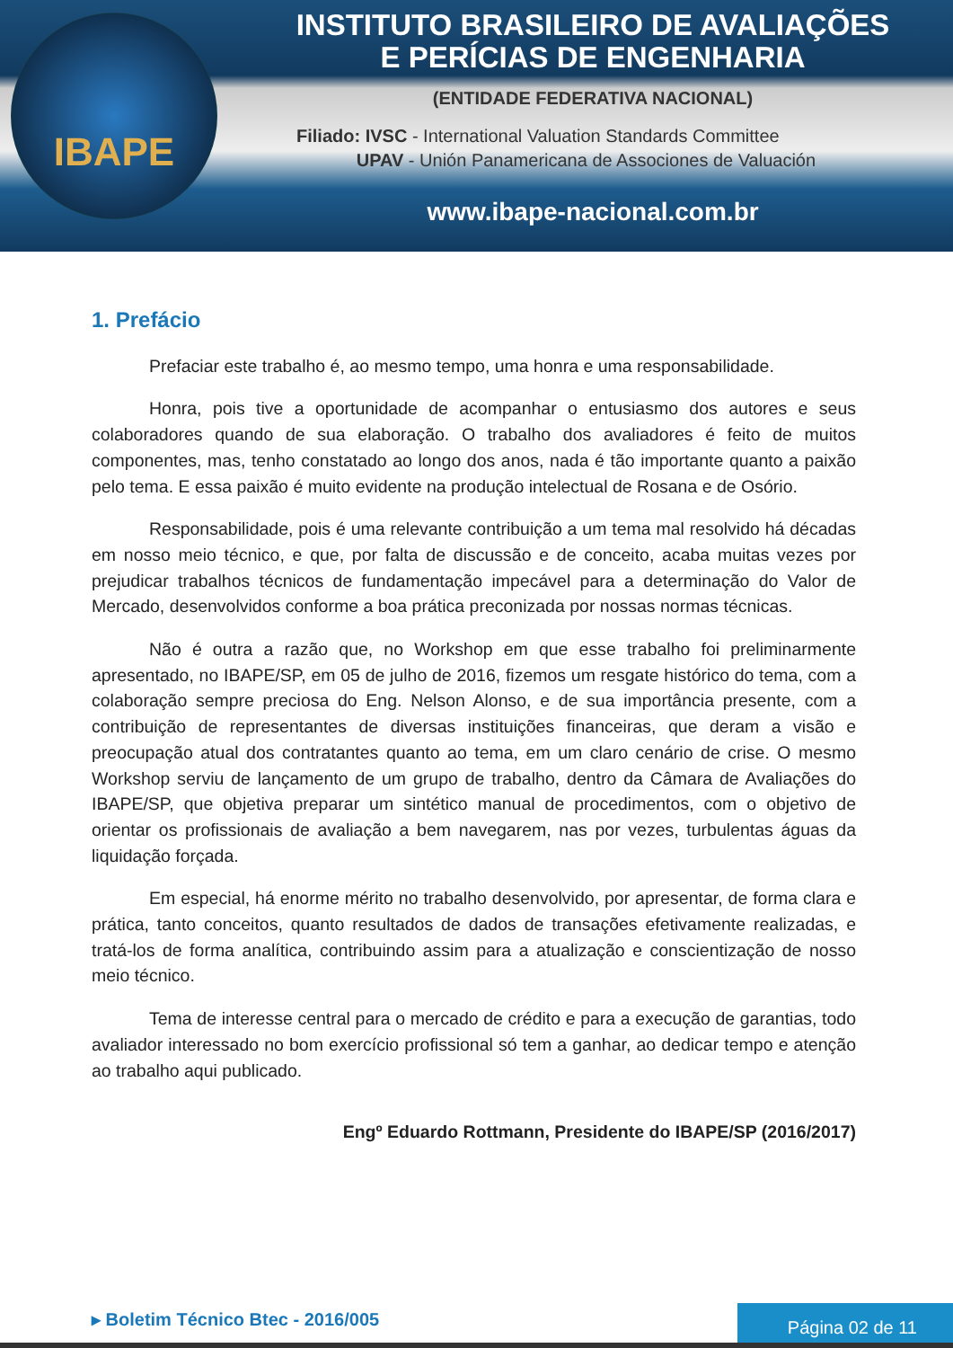IBAPE
INSTITUTO BRASILEIRO DE AVALIAÇÕES
E PERÍCIAS DE ENGENHARIA
(ENTIDADE FEDERATIVA NACIONAL)
Filiado: IVSC - International Valuation Standards Committee
UPAV - Unión Panamericana de Associones de Valuación
www.ibape-nacional.com.br
1. Prefácio
Prefaciar este trabalho é, ao mesmo tempo, uma honra e uma responsabilidade.
Honra, pois tive a oportunidade de acompanhar o entusiasmo dos autores e seus colaboradores quando de sua elaboração. O trabalho dos avaliadores é feito de muitos componentes, mas, tenho constatado ao longo dos anos, nada é tão importante quanto a paixão pelo tema. E essa paixão é muito evidente na produção intelectual de Rosana e de Osório.
Responsabilidade, pois é uma relevante contribuição a um tema mal resolvido há décadas em nosso meio técnico, e que, por falta de discussão e de conceito, acaba muitas vezes por prejudicar trabalhos técnicos de fundamentação impecável para a determinação do Valor de Mercado, desenvolvidos conforme a boa prática preconizada por nossas normas técnicas.
Não é outra a razão que, no Workshop em que esse trabalho foi preliminarmente apresentado, no IBAPE/SP, em 05 de julho de 2016, fizemos um resgate histórico do tema, com a colaboração sempre preciosa do Eng. Nelson Alonso, e de sua importância presente, com a contribuição de representantes de diversas instituições financeiras, que deram a visão e preocupação atual dos contratantes quanto ao tema, em um claro cenário de crise. O mesmo Workshop serviu de lançamento de um grupo de trabalho, dentro da Câmara de Avaliações do IBAPE/SP, que objetiva preparar um sintético manual de procedimentos, com o objetivo de orientar os profissionais de avaliação a bem navegarem, nas por vezes, turbulentas águas da liquidação forçada.
Em especial, há enorme mérito no trabalho desenvolvido, por apresentar, de forma clara e prática, tanto conceitos, quanto resultados de dados de transações efetivamente realizadas, e tratá-los de forma analítica, contribuindo assim para a atualização e conscientização de nosso meio técnico.
Tema de interesse central para o mercado de crédito e para a execução de garantias, todo avaliador interessado no bom exercício profissional só tem a ganhar, ao dedicar tempo e atenção ao trabalho aqui publicado.
Engº Eduardo Rottmann, Presidente do IBAPE/SP (2016/2017)
▸ Boletim Técnico Btec - 2016/005
Página 02 de 11